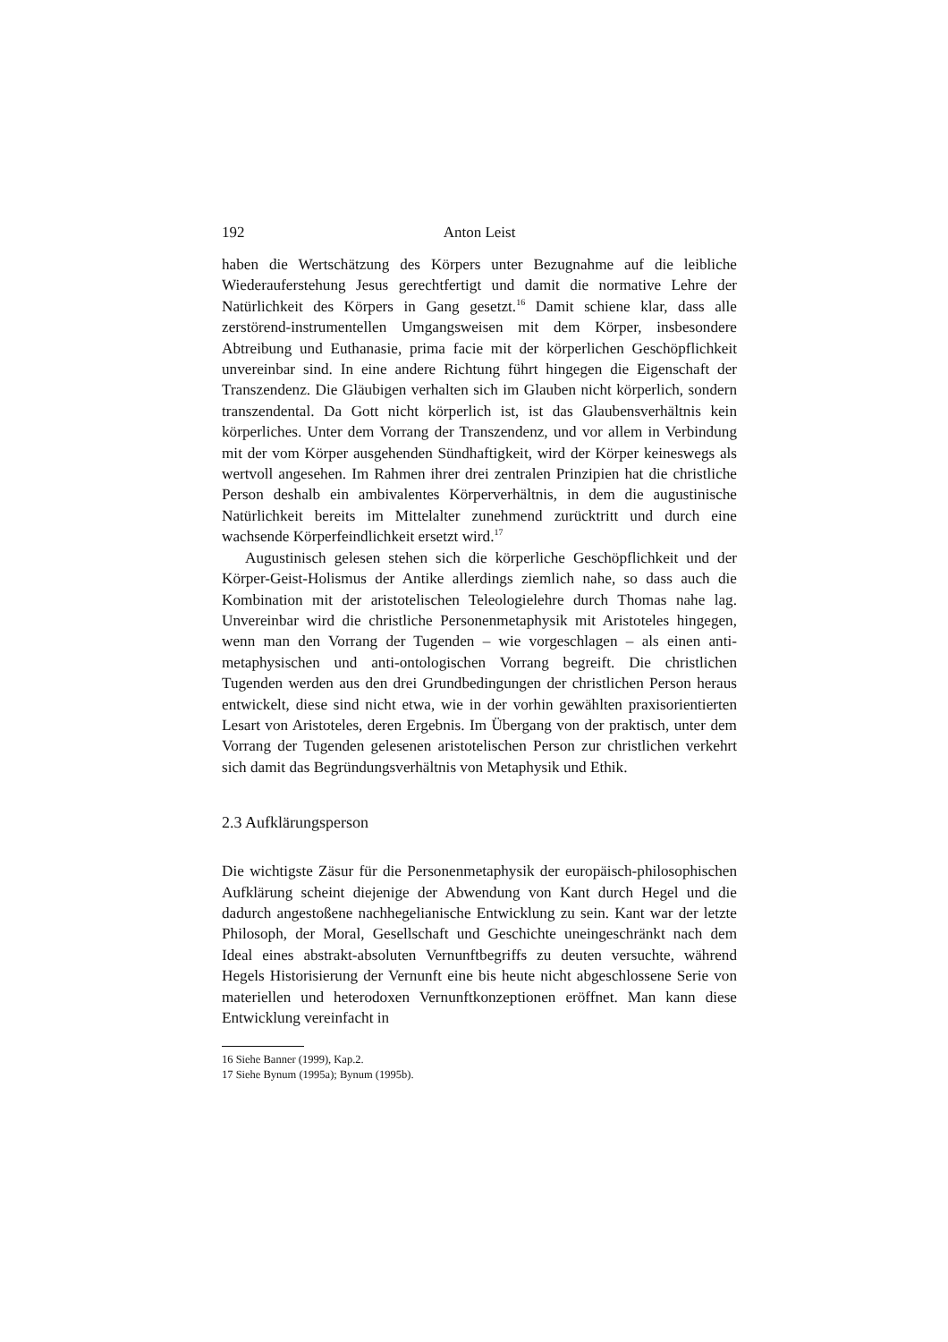192 Anton Leist
haben die Wertschätzung des Körpers unter Bezugnahme auf die leibliche Wiederauferstehung Jesus gerechtfertigt und damit die normative Lehre der Natürlichkeit des Körpers in Gang gesetzt.<sup>16</sup> Damit schiene klar, dass alle zerstörend-instrumentellen Umgangsweisen mit dem Körper, insbesondere Abtreibung und Euthanasie, prima facie mit der körperlichen Geschöpflichkeit unvereinbar sind. In eine andere Richtung führt hingegen die Eigenschaft der Transzendenz. Die Gläubigen verhalten sich im Glauben nicht körperlich, sondern transzendental. Da Gott nicht körperlich ist, ist das Glaubensverhältnis kein körperliches. Unter dem Vorrang der Transzendenz, und vor allem in Verbindung mit der vom Körper ausgehenden Sündhaftigkeit, wird der Körper keineswegs als wertvoll angesehen. Im Rahmen ihrer drei zentralen Prinzipien hat die christliche Person deshalb ein ambivalentes Körperverhältnis, in dem die augustinische Natürlichkeit bereits im Mittelalter zunehmend zurücktritt und durch eine wachsende Körperfeindlichkeit ersetzt wird.<sup>17</sup>
Augustinisch gelesen stehen sich die körperliche Geschöpflichkeit und der Körper-Geist-Holismus der Antike allerdings ziemlich nahe, so dass auch die Kombination mit der aristotelischen Teleologielehre durch Thomas nahe lag. Unvereinbar wird die christliche Personenmetaphysik mit Aristoteles hingegen, wenn man den Vorrang der Tugenden – wie vorgeschlagen – als einen anti-metaphysischen und anti-ontologischen Vorrang begreift. Die christlichen Tugenden werden aus den drei Grundbedingungen der christlichen Person heraus entwickelt, diese sind nicht etwa, wie in der vorhin gewählten praxisorientierten Lesart von Aristoteles, deren Ergebnis. Im Übergang von der praktisch, unter dem Vorrang der Tugenden gelesenen aristotelischen Person zur christlichen verkehrt sich damit das Begründungsverhältnis von Metaphysik und Ethik.
2.3 Aufklärungsperson
Die wichtigste Zäsur für die Personenmetaphysik der europäisch-philosophischen Aufklärung scheint diejenige der Abwendung von Kant durch Hegel und die dadurch angestoßene nachhegelianische Entwicklung zu sein. Kant war der letzte Philosoph, der Moral, Gesellschaft und Geschichte uneingeschränkt nach dem Ideal eines abstrakt-absoluten Vernunftbegriffs zu deuten versuchte, während Hegels Historisierung der Vernunft eine bis heute nicht abgeschlossene Serie von materiellen und heterodoxen Vernunftkonzeptionen eröffnet. Man kann diese Entwicklung vereinfacht in
16 Siehe Banner (1999), Kap.2.
17 Siehe Bynum (1995a); Bynum (1995b).